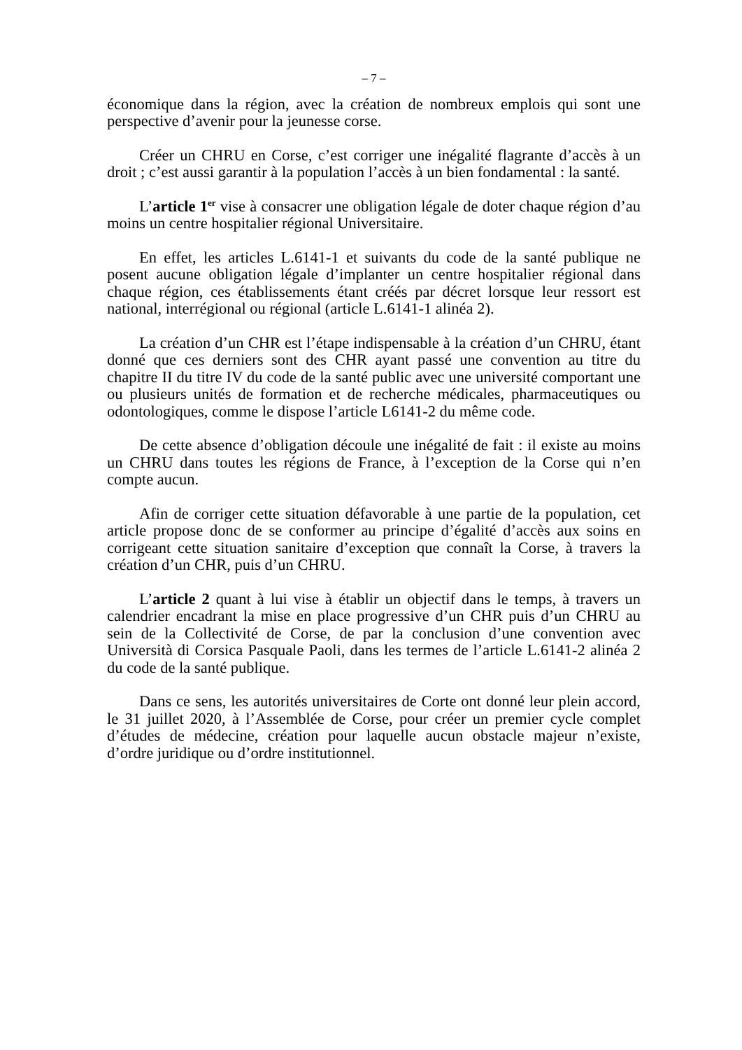– 7 –
économique dans la région, avec la création de nombreux emplois qui sont une perspective d’avenir pour la jeunesse corse.
Créer un CHRU en Corse, c’est corriger une inégalité flagrante d’accès à un droit ; c’est aussi garantir à la population l’accès à un bien fondamental : la santé.
L’article 1<sup>er</sup> vise à consacrer une obligation légale de doter chaque région d’au moins un centre hospitalier régional Universitaire.
En effet, les articles L.6141-1 et suivants du code de la santé publique ne posent aucune obligation légale d’implanter un centre hospitalier régional dans chaque région, ces établissements étant créés par décret lorsque leur ressort est national, interrégional ou régional (article L.6141-1 alinéa 2).
La création d’un CHR est l’étape indispensable à la création d’un CHRU, étant donné que ces derniers sont des CHR ayant passé une convention au titre du chapitre II du titre IV du code de la santé public avec une université comportant une ou plusieurs unités de formation et de recherche médicales, pharmaceutiques ou odontologiques, comme le dispose l’article L6141-2 du même code.
De cette absence d’obligation découle une inégalité de fait : il existe au moins un CHRU dans toutes les régions de France, à l’exception de la Corse qui n’en compte aucun.
Afin de corriger cette situation défavorable à une partie de la population, cet article propose donc de se conformer au principe d’égalité d’accès aux soins en corrigeant cette situation sanitaire d’exception que connaît la Corse, à travers la création d’un CHR, puis d’un CHRU.
L’article 2 quant à lui vise à établir un objectif dans le temps, à travers un calendrier encadrant la mise en place progressive d’un CHR puis d’un CHRU au sein de la Collectivité de Corse, de par la conclusion d’une convention avec Università di Corsica Pasquale Paoli, dans les termes de l’article L.6141-2 alinéa 2 du code de la santé publique.
Dans ce sens, les autorités universitaires de Corte ont donné leur plein accord, le 31 juillet 2020, à l’Assemblée de Corse, pour créer un premier cycle complet d’études de médecine, création pour laquelle aucun obstacle majeur n’existe, d’ordre juridique ou d’ordre institutionnel.